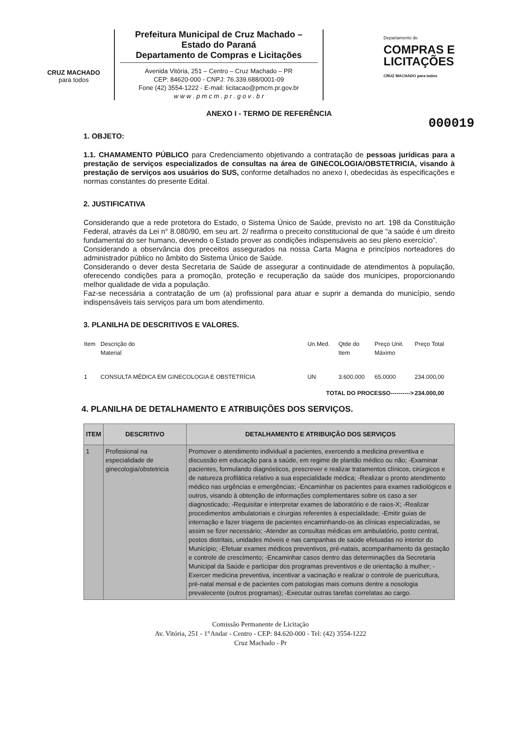CRUZ MACHADO
para todos
Prefeitura Municipal de Cruz Machado – Estado do Paraná
Departamento de Compras e Licitações
Avenida Vitória, 251 – Centro – Cruz Machado – PR
CEP: 84620-000 - CNPJ: 76.339.688/0001-09
Fone (42) 3554-1222 - E-mail: licitacao@pmcm.pr.gov.br
w w w . p m c m . p r . g o v . b r
Departamento de
COMPRAS E
LICITAÇÕES
CRUZ MACHADO para todos
000019
ANEXO I - TERMO DE REFERÊNCIA
1. OBJETO:
1.1. CHAMAMENTO PÚBLICO para Credenciamento objetivando a contratação de pessoas jurídicas para a prestação de serviços especializados de consultas na área de GINECOLOGIA/OBSTETRICIA, visando à prestação de serviços aos usuários do SUS, conforme detalhados no anexo I, obedecidas às especificações e normas constantes do presente Edital.
2. JUSTIFICATIVA
Considerando que a rede protetora do Estado, o Sistema Único de Saúde, previsto no art. 198 da Constituição Federal, através da Lei n° 8.080/90, em seu art. 2/ reafirma o preceito constitucional de que “a saúde é um direito fundamental do ser humano, devendo o Estado prover as condições indispensáveis ao seu pleno exercício”.
Considerando a observância dos preceitos assegurados na nossa Carta Magna e princípios norteadores do administrador público no âmbito do Sistema Único de Saúde.
Considerando o dever desta Secretaria de Saúde de assegurar a continuidade de atendimentos à população, oferecendo condições para a promoção, proteção e recuperação da saúde dos munícipes, proporcionando melhor qualidade de vida a população.
Faz-se necessária a contratação de um (a) profissional para atuar e suprir a demanda do município, sendo indispensáveis tais serviços para um bom atendimento.
3. PLANILHA DE DESCRITIVOS E VALORES.
| Item | Descrição do Material | Un.Med. | Qtde do Item | Preço Unit. Máximo | Preço Total |
| --- | --- | --- | --- | --- | --- |
| 1 | CONSULTA MÉDICA EM GINECOLOGIA E OBSTETRÍCIA | UN | 3.600,000 | 65,0000 | 234.000,00 |
| TOTAL DO PROCESSO----------> | | | | | 234.000,00 |
4. PLANILHA DE DETALHAMENTO E ATRIBUIÇÕES DOS SERVIÇOS.
| ITEM | DESCRITIVO | DETALHAMENTO E ATRIBUIÇÃO DOS SERVIÇOS |
| --- | --- | --- |
| 1 | Profissional na especialidade de ginecologia/obstetricia | Promover o atendimento individual a pacientes, exercendo a medicina preventiva e discussão em educação para a saúde, em regime de plantão médico ou não; -Examinar pacientes, formulando diagnósticos, prescrever e realizar tratamentos clínicos, cirúrgicos e de natureza profilática relativo a sua especialidade médica; -Realizar o pronto atendimento médico nas urgências e emergências; -Encaminhar os pacientes para exames radiológicos e outros, visando à obtenção de informações complementares sobre os caso a ser diagnosticado; -Requisitar e interpretar exames de laboratório e de raios-X; -Realizar procedimentos ambulatoriais e cirurgias referentes à especialidade; -Emitir guias de internação e fazer triagens de pacientes encaminhando-os às clínicas especializadas, se assim se fizer necessário; -Atender as consultas médicas em ambulatório, posto central, postos distritais, unidades móveis e nas campanhas de saúde efetuadas no interior do Município; -Efetuar exames médicos preventivos, pré-natais, acompanhamento da gestação e controle de crescimento; -Encaminhar casos dentro das determinações da Secretaria Municipal da Saúde e participar dos programas preventivos e de orientação à mulher; -Exercer medicina preventiva, incentivar a vacinação e realizar o controle de puericultura, pré-natal mensal e de pacientes com patologias mais comuns dentre a nosologia prevalecente (outros programas); -Executar outras tarefas correlatas ao cargo. |
Comissão Permanente de Licitação
Av. Vitória, 251 - 1°Andar - Centro - CEP: 84.620-000 - Tel: (42) 3554-1222
Cruz Machado - Pr